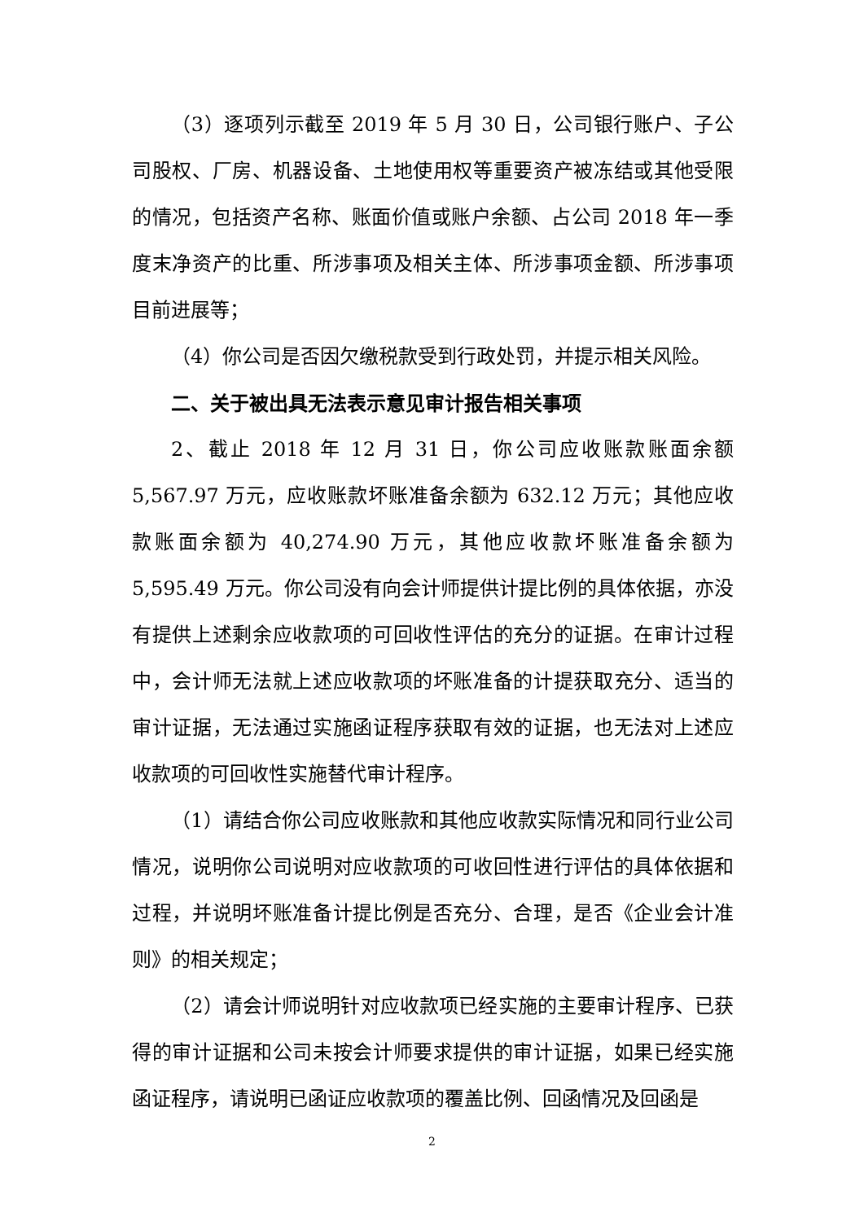（3）逐项列示截至 2019 年 5 月 30 日，公司银行账户、子公司股权、厂房、机器设备、土地使用权等重要资产被冻结或其他受限的情况，包括资产名称、账面价值或账户余额、占公司 2018 年一季度末净资产的比重、所涉事项及相关主体、所涉事项金额、所涉事项目前进展等；
（4）你公司是否因欠缴税款受到行政处罚，并提示相关风险。
二、关于被出具无法表示意见审计报告相关事项
2、截止 2018 年 12 月 31 日，你公司应收账款账面余额 5,567.97 万元，应收账款坏账准备余额为 632.12 万元；其他应收款账面余额为 40,274.90 万元，其他应收款坏账准备余额为 5,595.49 万元。你公司没有向会计师提供计提比例的具体依据，亦没有提供上述剩余应收款项的可回收性评估的充分的证据。在审计过程中，会计师无法就上述应收款项的坏账准备的计提获取充分、适当的审计证据，无法通过实施函证程序获取有效的证据，也无法对上述应收款项的可回收性实施替代审计程序。
（1）请结合你公司应收账款和其他应收款实际情况和同行业公司情况，说明你公司说明对应收款项的可收回性进行评估的具体依据和过程，并说明坏账准备计提比例是否充分、合理，是否《企业会计准则》的相关规定；
（2）请会计师说明针对应收款项已经实施的主要审计程序、已获得的审计证据和公司未按会计师要求提供的审计证据，如果已经实施函证程序，请说明已函证应收款项的覆盖比例、回函情况及回函是
2